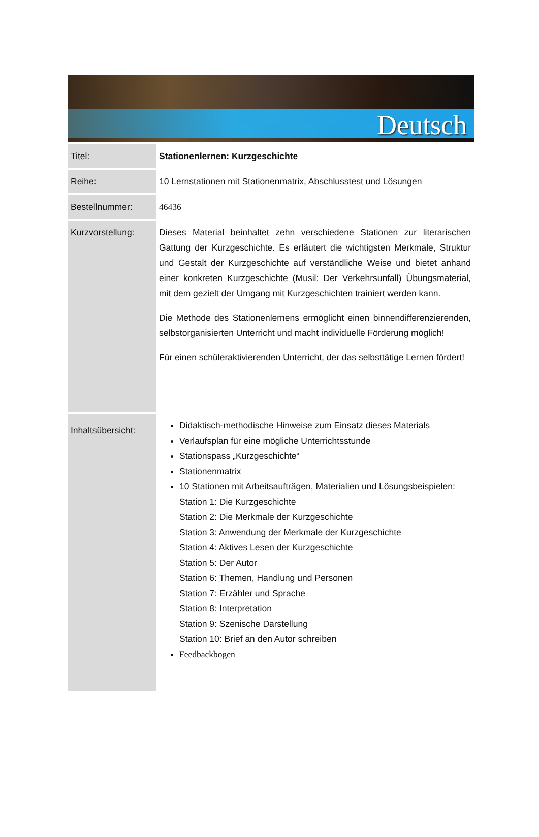Deutsch
| Titel: | Stationenlernen: Kurzgeschichte |
| Reihe: | 10 Lernstationen mit Stationenmatrix, Abschlusstest und Lösungen |
| Bestellnummer: | 46436 |
| Kurzvorstellung: | Dieses Material beinhaltet zehn verschiedene Stationen zur literarischen Gattung der Kurzgeschichte. Es erläutert die wichtigsten Merkmale, Struktur und Gestalt der Kurzgeschichte auf verständliche Weise und bietet anhand einer konkreten Kurzgeschichte (Musil: Der Verkehrsunfall) Übungsmaterial, mit dem gezielt der Umgang mit Kurzgeschichten trainiert werden kann. Die Methode des Stationenlernens ermöglicht einen binnendifferenzierenden, selbstorganisierten Unterricht und macht individuelle Förderung möglich! Für einen schüleraktivierenden Unterricht, der das selbsttätige Lernen fördert! |
| Inhaltsübersicht: | Didaktisch-methodische Hinweise zum Einsatz dieses Materials Verlaufsplan für eine mögliche Unterrichtsstunde Stationspass „Kurzgeschichte“ Stationenmatrix 10 Stationen mit Arbeitsaufträgen, Materialien und Lösungsbeispielen: Station 1: Die Kurzgeschichte Station 2: Die Merkmale der Kurzgeschichte Station 3: Anwendung der Merkmale der Kurzgeschichte Station 4: Aktives Lesen der Kurzgeschichte Station 5: Der Autor Station 6: Themen, Handlung und Personen Station 7: Erzähler und Sprache Station 8: Interpretation Station 9: Szenische Darstellung Station 10: Brief an den Autor schreiben Feedbackbogen |